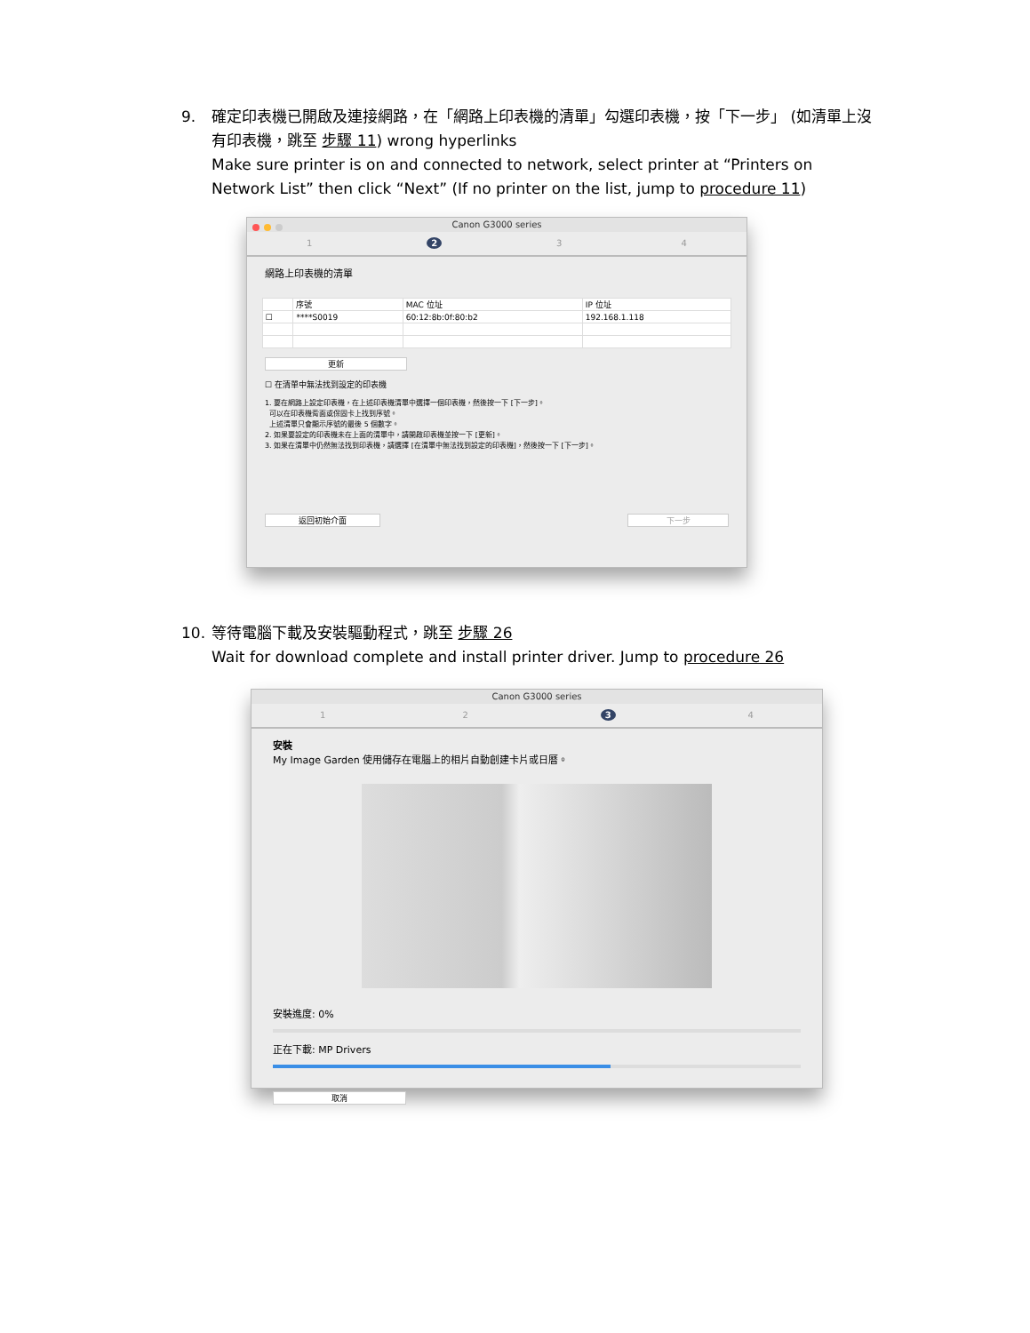9.
確定印表機已開啟及連接網路，在「網路上印表機的清單」勾選印表機，按「下一步」 (如清單上沒有印表機，跳至 步驟 11) wrong hyperlinks
Make sure printer is on and connected to network, select printer at “Printers on Network List” then click “Next” (If no printer on the list, jump to procedure 11)
Canon G3000 series
1 2 3 4
網路上印表機的清單
| | 序號 | MAC 位址 | IP 位址 |
| --- | --- | --- | --- |
| ☐ | ****S0019 | 60:12:8b:0f:80:b2 | 192.168.1.118 |
更新
☐ 在清單中無法找到設定的印表機
1. 要在網路上設定印表機，在上述印表機清單中選擇一個印表機，然後按一下 [下一步]。
可以在印表機背面或保固卡上找到序號。
上述清單只會顯示序號的最後 5 個數字。
2. 如果要設定的印表機未在上面的清單中，請開啟印表機並按一下 [更新]。
3. 如果在清單中仍然無法找到印表機，請選擇 [在清單中無法找到設定的印表機]，然後按一下 [下一步]。
返回初始介面 下一步
10.
等待電腦下載及安裝驅動程式，跳至 步驟 26
Wait for download complete and install printer driver. Jump to procedure 26
Canon G3000 series
1 2 3 4
安裝
My Image Garden 使用儲存在電腦上的相片自動創建卡片或日曆。
安裝進度: 0%
正在下載: MP Drivers
取消